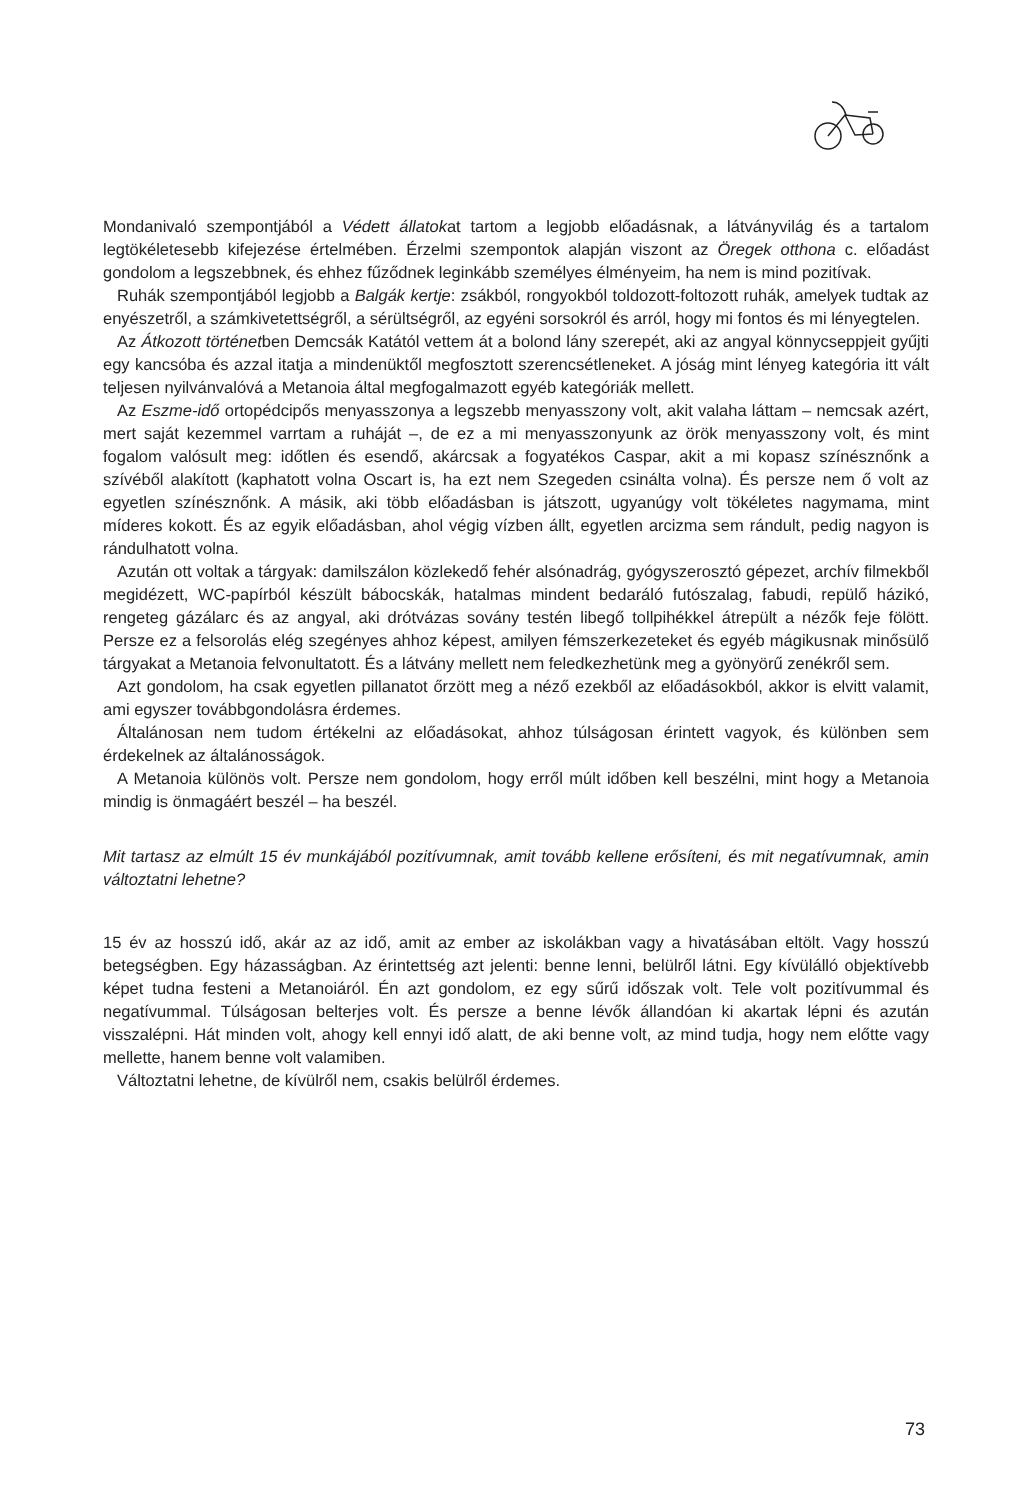Mondanivaló szempontjából a Védett állatokat tartom a legjobb előadásnak, a látványvilág és a tartalom legtökéletesebb kifejezése értelmében. Érzelmi szempontok alapján viszont az Öregek otthona c. előadást gondolom a legszebbnek, és ehhez fűződnek leginkább személyes élményeim, ha nem is mind pozitívak.
Ruhák szempontjából legjobb a Balgák kertje: zsákból, rongyokból toldozott-foltozott ruhák, amelyek tudtak az enyészetről, a számkivetettségről, a sérültségről, az egyéni sorsokról és arról, hogy mi fontos és mi lényegtelen.
Az Átkozott történetben Demcsák Katától vettem át a bolond lány szerepét, aki az angyal könnycseppjeit gyűjti egy kancsóba és azzal itatja a mindenüktől megfosztott szerencsétleneket. A jóság mint lényeg kategória itt vált teljesen nyilvánvalóvá a Metanoia által megfogalmazott egyéb kategóriák mellett.
Az Eszme-idő ortopédcipős menyasszonya a legszebb menyasszony volt, akit valaha láttam – nemcsak azért, mert saját kezemmel varrtam a ruháját –, de ez a mi menyasszonyunk az örök menyasszony volt, és mint fogalom valósult meg: időtlen és esendő, akárcsak a fogyatékos Caspar, akit a mi kopasz színésznőnk a szívéből alakított (kaphatott volna Oscart is, ha ezt nem Szegeden csinálta volna). És persze nem ő volt az egyetlen színésznőnk. A másik, aki több előadásban is játszott, ugyanúgy volt tökéletes nagymama, mint míderes kokott. És az egyik előadásban, ahol végig vízben állt, egyetlen arcizma sem rándult, pedig nagyon is rándulhatott volna.
Azután ott voltak a tárgyak: damilszálon közlekedő fehér alsónadrág, gyógyszerosztó gépezet, archív filmekből megidézett, WC-papírból készült bábocskák, hatalmas mindent bedaráló futószalag, fabudi, repülő házikó, rengeteg gázálarc és az angyal, aki drótvázas sovány testén libegő tollpihékkel átrepült a nézők feje fölött. Persze ez a felsorolás elég szegényes ahhoz képest, amilyen fémszerkezeteket és egyéb mágikusnak minősülő tárgyakat a Metanoia felvonultatott. És a látvány mellett nem feledkezhetünk meg a gyönyörű zenékről sem.
Azt gondolom, ha csak egyetlen pillanatot őrzött meg a néző ezekből az előadásokból, akkor is elvitt valamit, ami egyszer továbbgondolásra érdemes.
Általánosan nem tudom értékelni az előadásokat, ahhoz túlságosan érintett vagyok, és különben sem érdekelnek az általánosságok.
A Metanoia különös volt. Persze nem gondolom, hogy erről múlt időben kell beszélni, mint hogy a Metanoia mindig is önmagáért beszél – ha beszél.
Mit tartasz az elmúlt 15 év munkájából pozitívumnak, amit tovább kellene erősíteni, és mit negatívumnak, amin változtatni lehetne?
15 év az hosszú idő, akár az az idő, amit az ember az iskolákban vagy a hivatásában eltölt. Vagy hosszú betegségben. Egy házasságban. Az érintettség azt jelenti: benne lenni, belülről látni. Egy kívülálló objektívebb képet tudna festeni a Metanoiáról. Én azt gondolom, ez egy sűrű időszak volt. Tele volt pozitívummal és negatívummal. Túlságosan belterjes volt. És persze a benne lévők állandóan ki akartak lépni és azután visszalépni. Hát minden volt, ahogy kell ennyi idő alatt, de aki benne volt, az mind tudja, hogy nem előtte vagy mellette, hanem benne volt valamiben.
Változtatni lehetne, de kívülről nem, csakis belülről érdemes.
73